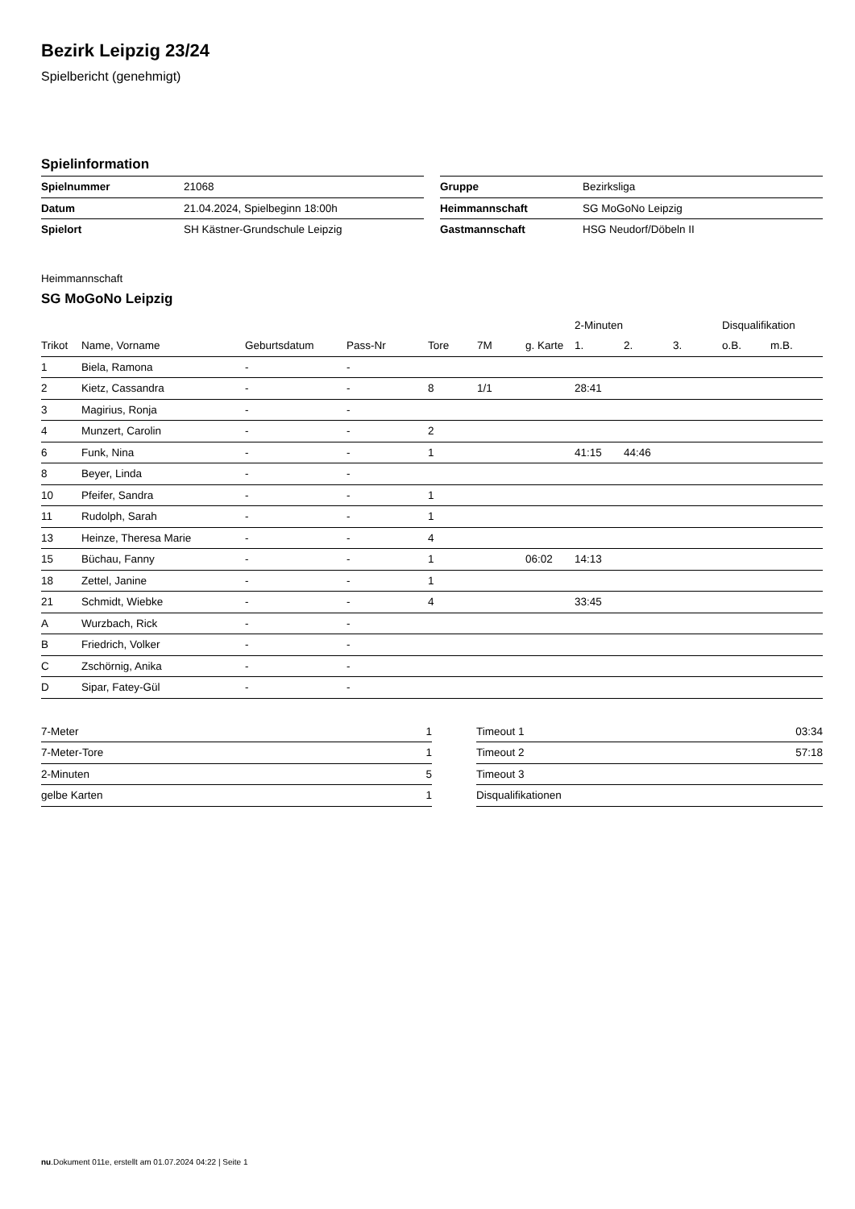Bezirk Leipzig 23/24
Spielbericht (genehmigt)
Spielinformation
| Spielnummer | 21068 |
| Datum | 21.04.2024, Spielbeginn 18:00h |
| Spielort | SH Kästner-Grundschule Leipzig |
| Gruppe | Bezirksliga |
| Heimmannschaft | SG MoGoNo Leipzig |
| Gastmannschaft | HSG Neudorf/Döbeln II |
Heimmannschaft
SG MoGoNo Leipzig
| | | | | | | | 2-Minuten | | | Disqualifikation | |
| --- | --- | --- | --- | --- | --- | --- | --- | --- | --- | --- | --- |
| Trikot | Name, Vorname | Geburtsdatum | Pass-Nr | Tore | 7M | g. Karte | 1. | 2. | 3. | o.B. | m.B. |
| 1 | Biela, Ramona | - | - | | | | | | | | |
| 2 | Kietz, Cassandra | - | - | 8 | 1/1 | | 28:41 | | | | |
| 3 | Magirius, Ronja | - | - | | | | | | | | |
| 4 | Munzert, Carolin | - | - | 2 | | | | | | | |
| 6 | Funk, Nina | - | - | 1 | | | 41:15 | 44:46 | | | |
| 8 | Beyer, Linda | - | - | | | | | | | | |
| 10 | Pfeifer, Sandra | - | - | 1 | | | | | | | |
| 11 | Rudolph, Sarah | - | - | 1 | | | | | | | |
| 13 | Heinze, Theresa Marie | - | - | 4 | | | | | | | |
| 15 | Büchau, Fanny | - | - | 1 | | 06:02 | 14:13 | | | | |
| 18 | Zettel, Janine | - | - | 1 | | | | | | | |
| 21 | Schmidt, Wiebke | - | - | 4 | | | 33:45 | | | | |
| A | Wurzbach, Rick | - | - | | | | | | | | |
| B | Friedrich, Volker | - | - | | | | | | | | |
| C | Zschörnig, Anika | - | - | | | | | | | | |
| D | Sipar, Fatey-Gül | - | - | | | | | | | | |
| 7-Meter | 1 |
| 7-Meter-Tore | 1 |
| 2-Minuten | 5 |
| gelbe Karten | 1 |
| Timeout 1 | 03:34 |
| Timeout 2 | 57:18 |
| Timeout 3 | |
| Disqualifikationen | |
nu.Dokument 011e, erstellt am 01.07.2024 04:22 | Seite 1